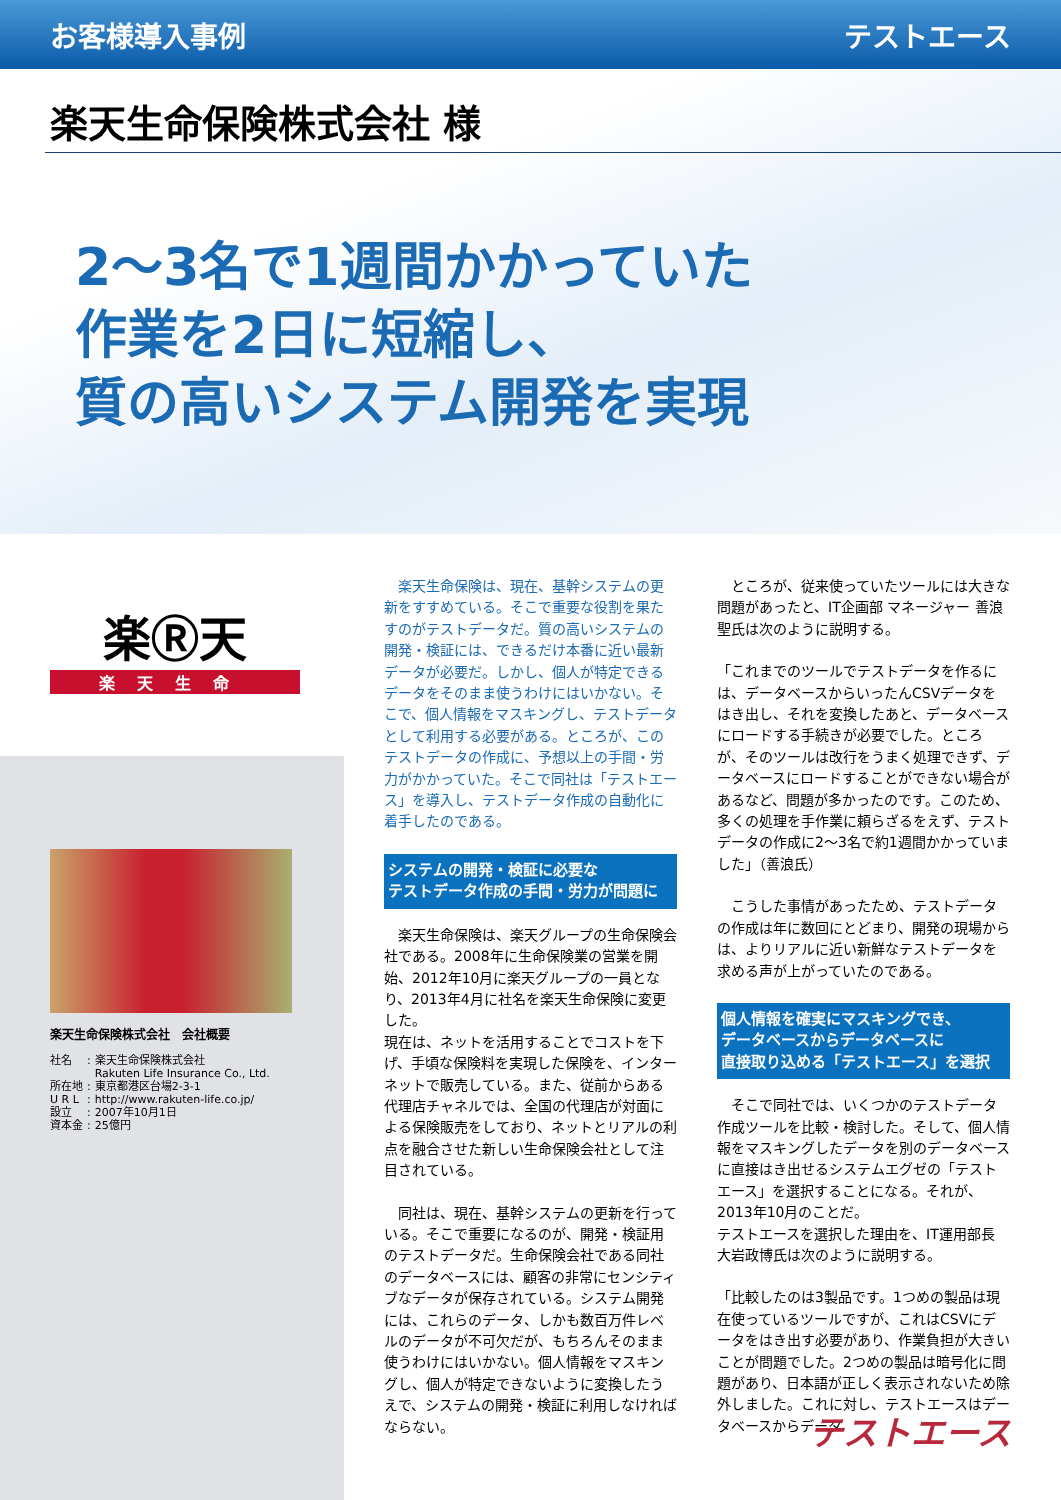お客様導入事例 テストエース
楽天生命保険株式会社 様
2〜3名で1週間かかっていた
作業を2日に短縮し、
質の高いシステム開発を実現
楽Ⓡ天
楽天生命
楽天生命保険株式会社　会社概要
| 社名 | : | 楽天生命保険株式会社 Rakuten Life Insurance Co., Ltd. |
| 所在地 | : | 東京都港区台場2-3-1 |
| U R L | : | http://www.rakuten-life.co.jp/ |
| 設立 | : | 2007年10月1日 |
| 資本金 | : | 25億円 |
　楽天生命保険は、現在、基幹システムの更新をすすめている。そこで重要な役割を果たすのがテストデータだ。質の高いシステムの開発・検証には、できるだけ本番に近い最新データが必要だ。しかし、個人が特定できるデータをそのまま使うわけにはいかない。そこで、個人情報をマスキングし、テストデータとして利用する必要がある。ところが、このテストデータの作成に、予想以上の手間・労力がかかっていた。そこで同社は「テストエース」を導入し、テストデータ作成の自動化に着手したのである。
システムの開発・検証に必要な
テストデータ作成の手間・労力が問題に
　楽天生命保険は、楽天グループの生命保険会社である。2008年に生命保険業の営業を開始、2012年10月に楽天グループの一員となり、2013年4月に社名を楽天生命保険に変更した。
現在は、ネットを活用することでコストを下げ、手頃な保険料を実現した保険を、インターネットで販売している。また、従前からある代理店チャネルでは、全国の代理店が対面による保険販売をしており、ネットとリアルの利点を融合させた新しい生命保険会社として注目されている。
　同社は、現在、基幹システムの更新を行っている。そこで重要になるのが、開発・検証用のテストデータだ。生命保険会社である同社のデータベースには、顧客の非常にセンシティブなデータが保存されている。システム開発には、これらのデータ、しかも数百万件レベルのデータが不可欠だが、もちろんそのまま使うわけにはいかない。個人情報をマスキングし、個人が特定できないように変換したうえで、システムの開発・検証に利用しなければならない。
　ところが、従来使っていたツールには大きな問題があったと、IT企画部 マネージャー 善浪 聖氏は次のように説明する。
「これまでのツールでテストデータを作るには、データベースからいったんCSVデータをはき出し、それを変換したあと、データベースにロードする手続きが必要でした。ところが、そのツールは改行をうまく処理できず、データベースにロードすることができない場合があるなど、問題が多かったのです。このため、多くの処理を手作業に頼らざるをえず、テストデータの作成に2〜3名で約1週間かかっていました」（善浪氏）
　こうした事情があったため、テストデータの作成は年に数回にとどまり、開発の現場からは、よりリアルに近い新鮮なテストデータを求める声が上がっていたのである。
個人情報を確実にマスキングでき、
データベースからデータベースに
直接取り込める「テストエース」を選択
　そこで同社では、いくつかのテストデータ作成ツールを比較・検討した。そして、個人情報をマスキングしたデータを別のデータベースに直接はき出せるシステムエグゼの「テストエース」を選択することになる。それが、2013年10月のことだ。
テストエースを選択した理由を、IT運用部長　大岩政博氏は次のように説明する。
「比較したのは3製品です。1つめの製品は現在使っているツールですが、これはCSVにデータをはき出す必要があり、作業負担が大きいことが問題でした。2つめの製品は暗号化に問題があり、日本語が正しく表示されないため除外しました。これに対し、テストエースはデータベースからデータ
テストエース